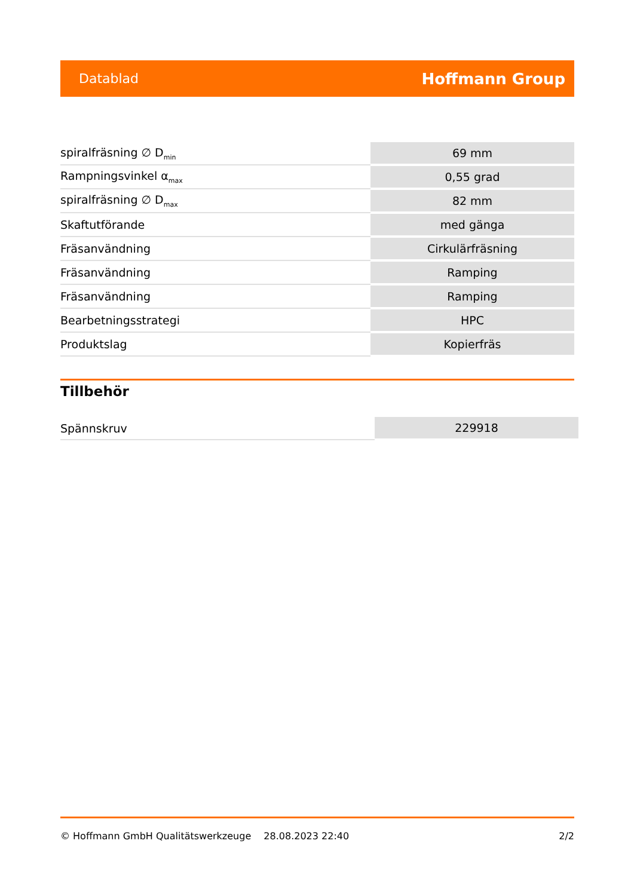Datablad Hoffmann Group
| spiralfräsning ∅ D<sub>min</sub> | 69 mm |
| Rampningsvinkel α<sub>max</sub> | 0,55 grad |
| spiralfräsning ∅ D<sub>max</sub> | 82 mm |
| Skaftutförande | med gänga |
| Fräsanvändning | Cirkulärfräsning |
| Fräsanvändning | Ramping |
| Fräsanvändning | Ramping |
| Bearbetningsstrategi | HPC |
| Produktslag | Kopierfräs |
Tillbehör
| Spännskruv | 229918 |
© Hoffmann GmbH Qualitätswerkzeuge 28.08.2023 22:40 2/2